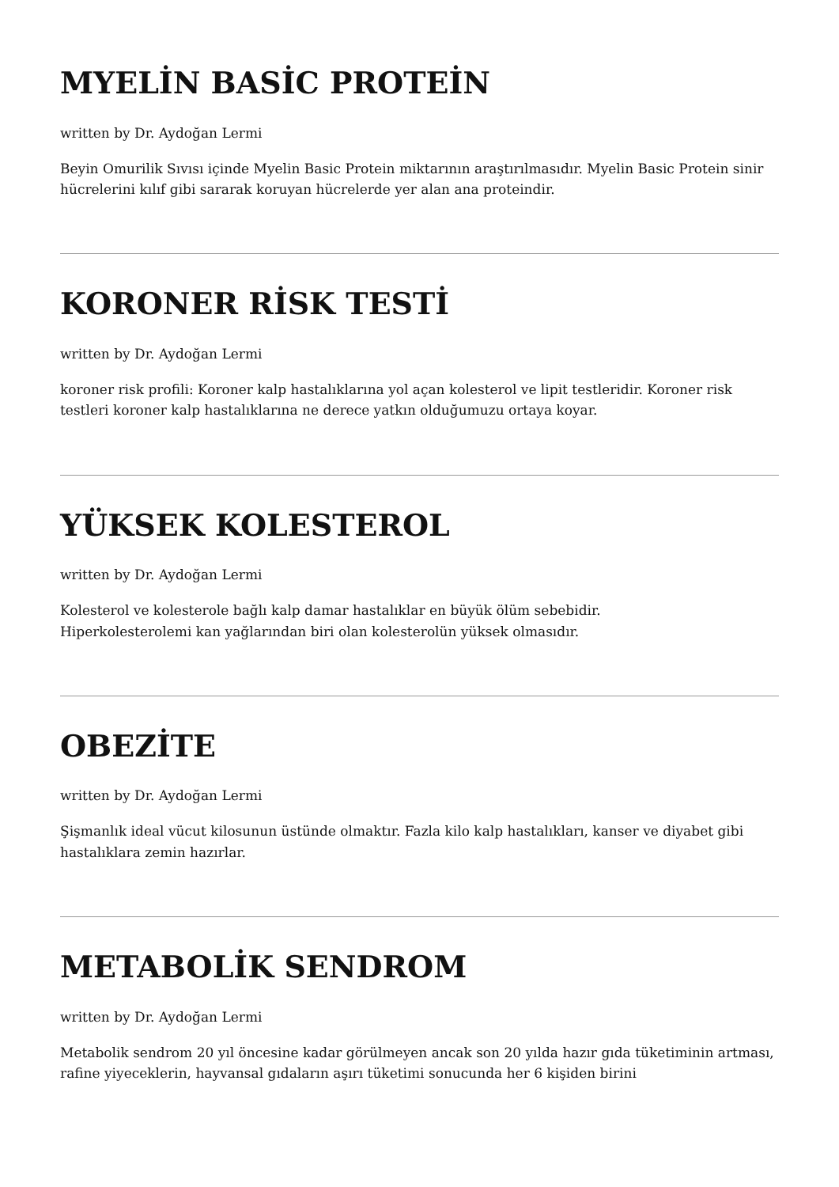MYELİN BASİC PROTEİN
written by Dr. Aydoğan Lermi
Beyin Omurilik Sıvısı içinde Myelin Basic Protein miktarının araştırılmasıdır. Myelin Basic Protein sinir hücrelerini kılıf gibi sararak koruyan hücrelerde yer alan ana proteindir.
KORONER RİSK TESTİ
written by Dr. Aydoğan Lermi
koroner risk profili: Koroner kalp hastalıklarına yol açan kolesterol ve lipit testleridir. Koroner risk testleri koroner kalp hastalıklarına ne derece yatkın olduğumuzu ortaya koyar.
YÜKSEK KOLESTEROL
written by Dr. Aydoğan Lermi
Kolesterol ve kolesterole bağlı kalp damar hastalıklar en büyük ölüm sebebidir.
Hiperkolesterolemi kan yağlarından biri olan kolesterolün yüksek olmasıdır.
OBEZİTE
written by Dr. Aydoğan Lermi
Şişmanlık ideal vücut kilosunun üstünde olmaktır. Fazla kilo kalp hastalıkları, kanser ve diyabet gibi hastalıklara zemin hazırlar.
METABOLİK SENDROM
written by Dr. Aydoğan Lermi
Metabolik sendrom 20 yıl öncesine kadar görülmeyen ancak son 20 yılda hazır gıda tüketiminin artması, rafine yiyeceklerin, hayvansal gıdaların aşırı tüketimi sonucunda her 6 kişiden birini